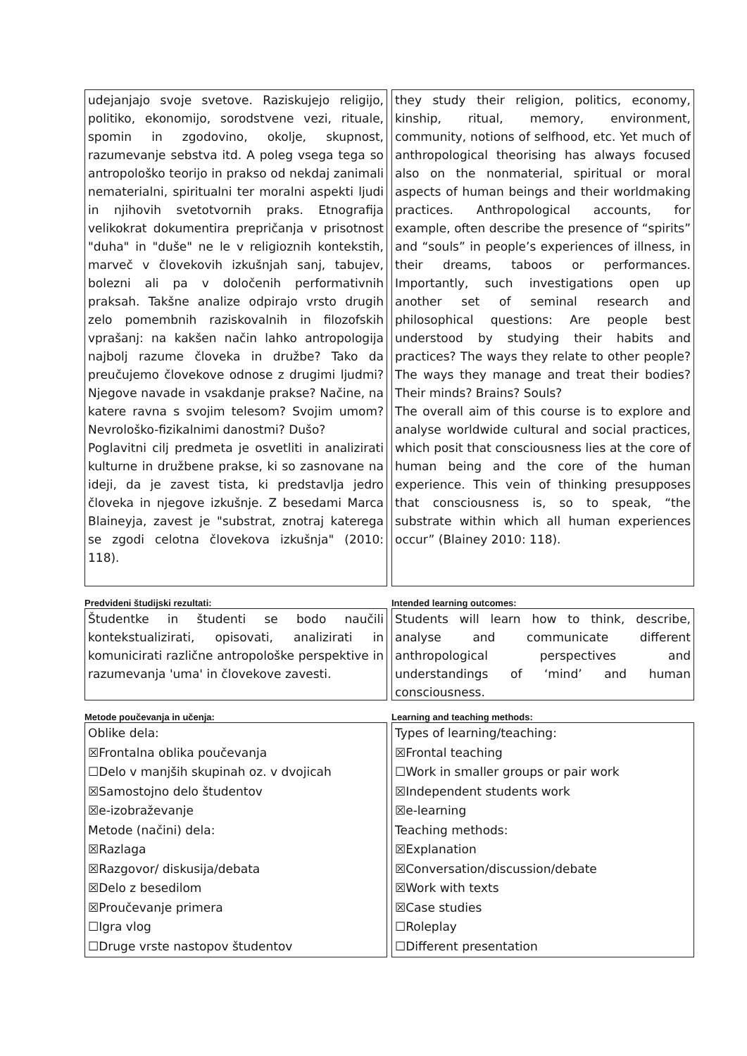udejanjajo svoje svetove. Raziskujejo religijo, politiko, ekonomijo, sorodstvene vezi, rituale, spomin in zgodovino, okolje, skupnost, razumevanje sebstva itd. A poleg vsega tega so antropološko teorijo in prakso od nekdaj zanimali nematerialni, spiritualni ter moralni aspekti ljudi in njihovih svetotvornih praks. Etnografija velikokrat dokumentira prepričanja v prisotnost "duha" in "duše" ne le v religioznih kontekstih, marveč v človekovih izkušnjah sanj, tabujev, bolezni ali pa v določenih performativnih praksah. Takšne analize odpirajo vrsto drugih zelo pomembnih raziskovalnih in filozofskih vprašanj: na kakšen način lahko antropologija najbolj razume človeka in družbe? Tako da preučujemo človekove odnose z drugimi ljudmi? Njegove navade in vsakdanje prakse? Načine, na katere ravna s svojim telesom? Svojim umom? Nevrološko-fizikalnimi danostmi? Dušo?
Poglavitni cilj predmeta je osvetliti in analizirati kulturne in družbene prakse, ki so zasnovane na ideji, da je zavest tista, ki predstavlja jedro človeka in njegove izkušnje. Z besedami Marca Blaineyja, zavest je "substrat, znotraj katerega se zgodi celotna človekova izkušnja" (2010: 118).
they study their religion, politics, economy, kinship, ritual, memory, environment, community, notions of selfhood, etc. Yet much of anthropological theorising has always focused also on the nonmaterial, spiritual or moral aspects of human beings and their worldmaking practices. Anthropological accounts, for example, often describe the presence of “spirits” and “souls” in people’s experiences of illness, in their dreams, taboos or performances. Importantly, such investigations open up another set of seminal research and philosophical questions: Are people best understood by studying their habits and practices? The ways they relate to other people? The ways they manage and treat their bodies? Their minds? Brains? Souls?
The overall aim of this course is to explore and analyse worldwide cultural and social practices, which posit that consciousness lies at the core of human being and the core of the human experience. This vein of thinking presupposes that consciousness is, so to speak, “the substrate within which all human experiences occur” (Blainey 2010: 118).
Predvideni študijski rezultati: Intended learning outcomes:
Študentke in študenti se bodo naučili kontekstualizirati, opisovati, analizirati in komunicirati različne antropološke perspektive in razumevanja 'uma' in človekove zavesti.
Students will learn how to think, describe, analyse and communicate different anthropological perspectives and understandings of ‘mind’ and human consciousness.
Metode poučevanja in učenja: Learning and teaching methods:
Oblike dela:
☒Frontalna oblika poučevanja
☐Delo v manjših skupinah oz. v dvojicah
☒Samostojno delo študentov
☒e-izobraževanje
Metode (načini) dela:
☒Razlaga
☒Razgovor/ diskusija/debata
☒Delo z besedilom
☒Proučevanje primera
☐Igra vlog
☐Druge vrste nastopov študentov
Types of learning/teaching:
☒Frontal teaching
☐Work in smaller groups or pair work
☒Independent students work
☒e-learning
Teaching methods:
☒Explanation
☒Conversation/discussion/debate
☒Work with texts
☒Case studies
☐Roleplay
☐Different presentation